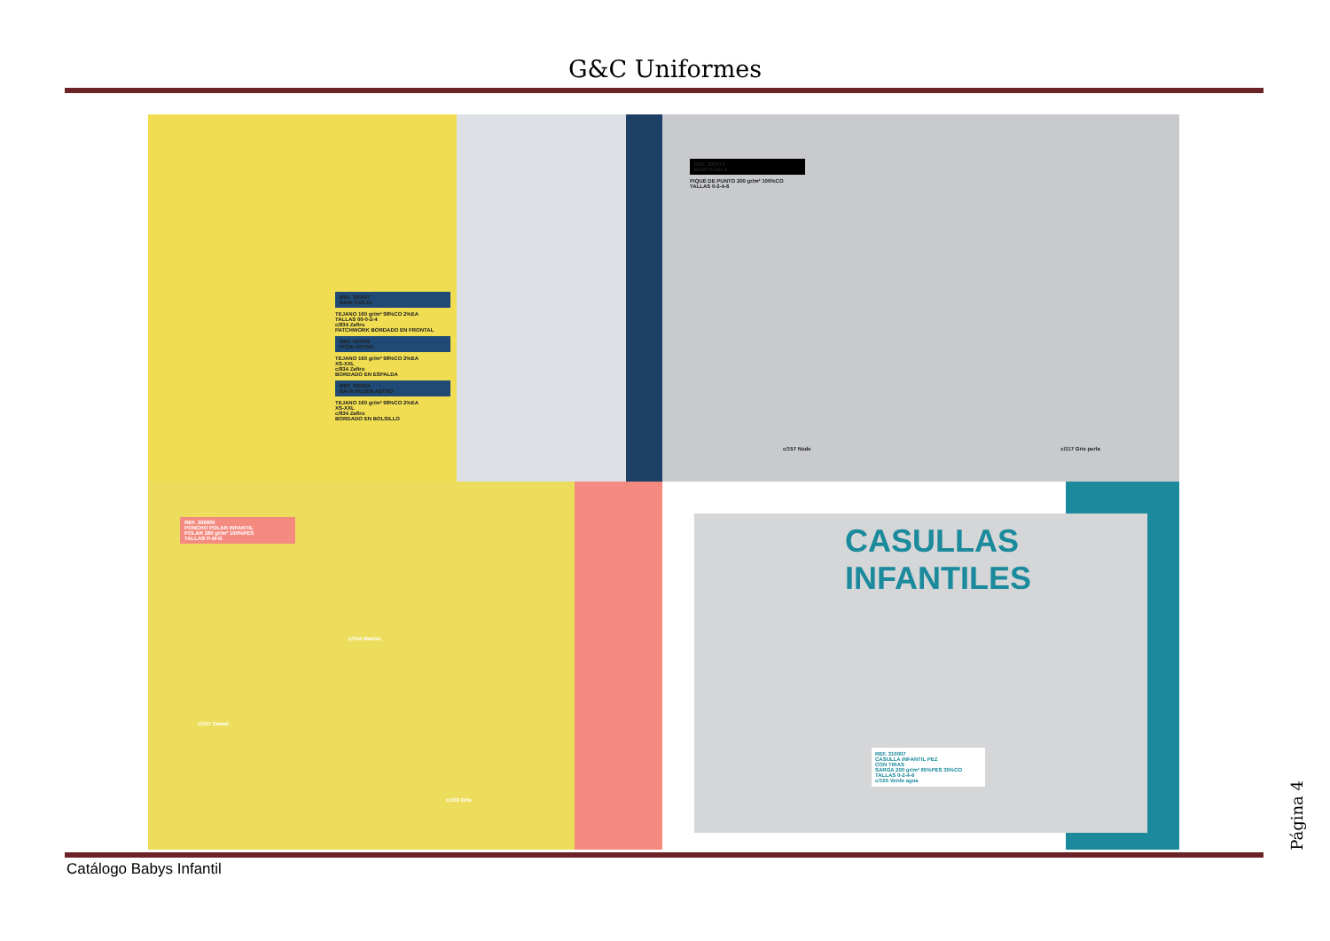G&C Uniformes
REF. 300007
BABI OVEJA
TEJANO 160 gr/m² 98%CO 2%EA
TALLAS 00-0-2-4
c/834 Zafiro
PATCHWORK BORDADO EN FRONTAL
REF. 500002
PICHI ASTRO
TEJANO 160 gr/m² 98%CO 2%EA
XS-XXL
c/834 Zafiro
BORDADO EN ESPALDA
REF. 500004
BATA MUJER ASTRO
TEJANO 160 gr/m² 98%CO 2%EA
XS-XXL
c/834 Zafiro
BORDADO EN BOLSILLO
REF. 300013
BABI KOALA
PIQUÉ DE PUNTO 200 gr/m² 100%CO
TALLAS 0-2-4-6
c/157 Nude c/117 Gris perla
REF. 309800
PONCHO POLAR INFANTIL
POLAR 280 gr/m² 100%PES
TALLAS P-M-G
c/104 Marino
c/151 Camel
c/109 Gris
CASULLAS
INFANTILES
REF. 310007
CASULLA INFANTIL PEZ
CON TIRAS
SARGA 200 gr/m² 65%PES 35%CO
TALLAS 0-2-4-6
c/155 Verde agua
Catálogo Babys Infantil
Página 4